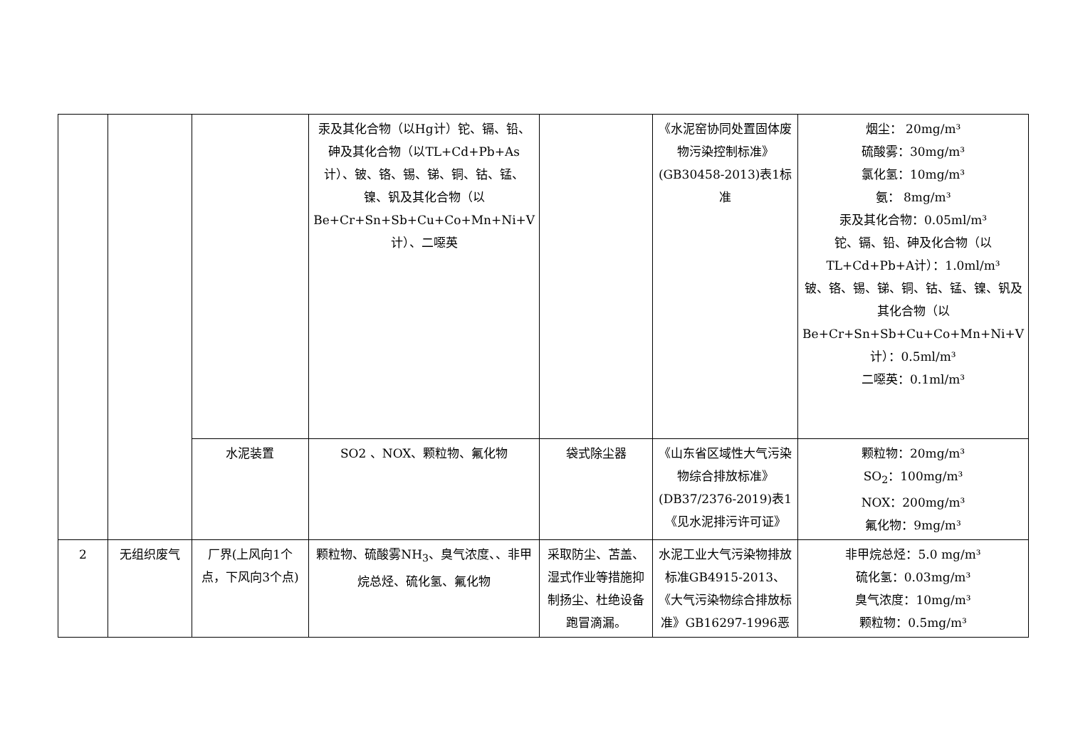| | | | 汞及其化合物（以Hg计）铊、镉、铅、砷及其化合物（以TL+Cd+Pb+As计）、铍、铬、锡、锑、铜、钴、锰、镍、钒及其化合物（以Be+Cr+Sn+Sb+Cu+Co+Mn+Ni+V计）、二噁英 | | 《水泥窑协同处置固体废物污染控制标准》(GB30458-2013)表1标准 | 烟尘： 20mg/m³ 硫酸雾：30mg/m³ 氯化氢：10mg/m³ 氨： 8mg/m³ 汞及其化合物：0.05ml/m³ 铊、镉、铅、砷及化合物（以TL+Cd+Pb+A计）：1.0ml/m³ 铍、铬、锡、锑、铜、钴、锰、镍、钒及其化合物（以Be+Cr+Sn+Sb+Cu+Co+Mn+Ni+V计）：0.5ml/m³ 二噁英：0.1ml/m³ |
| | | 水泥装置 | SO2 、NOX、颗粒物、氟化物 | 袋式除尘器 | 《山东省区域性大气污染物综合排放标准》(DB37/2376-2019)表1《见水泥排污许可证》 | 颗粒物：20mg/m³ SO<sub>2</sub>：100mg/m³ NOX：200mg/m³ 氟化物：9mg/m³ |
| 2 | 无组织废气 | 厂界(上风向1个点，下风向3个点) | 颗粒物、硫酸雾NH<sub>3</sub>、臭气浓度、、非甲烷总烃、硫化氢、氟化物 | 采取防尘、苫盖、湿式作业等措施抑制扬尘、杜绝设备跑冒滴漏。 | 水泥工业大气污染物排放标准GB4915-2013、《大气污染物综合排放标准》GB16297-1996恶 | 非甲烷总烃：5.0 mg/m³ 硫化氢：0.03mg/m³ 臭气浓度：10mg/m³ 颗粒物：0.5mg/m³ |